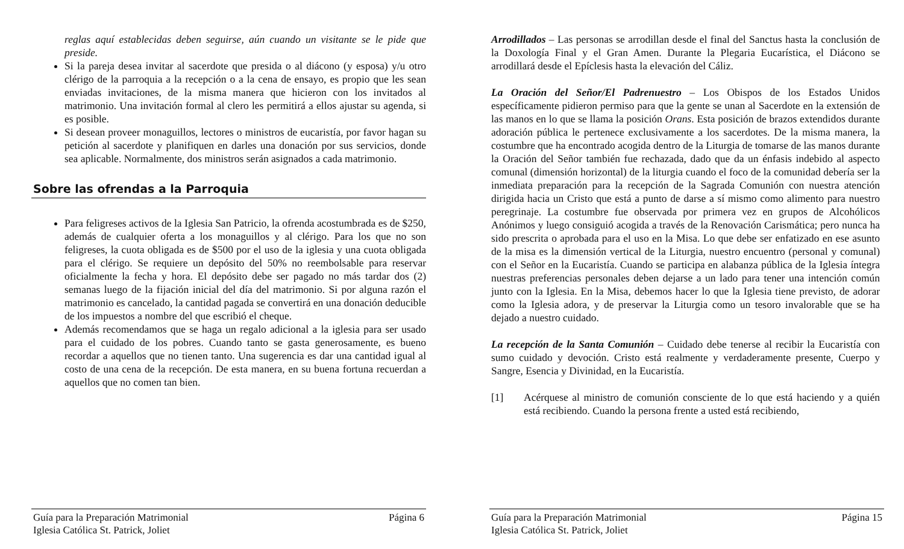reglas aquí establecidas deben seguirse, aún cuando un visitante se le pide que preside.
Si la pareja desea invitar al sacerdote que presida o al diácono (y esposa) y/u otro clérigo de la parroquia a la recepción o a la cena de ensayo, es propio que les sean enviadas invitaciones, de la misma manera que hicieron con los invitados al matrimonio. Una invitación formal al clero les permitirá a ellos ajustar su agenda, si es posible.
Si desean proveer monaguillos, lectores o ministros de eucaristía, por favor hagan su petición al sacerdote y planifiquen en darles una donación por sus servicios, donde sea aplicable. Normalmente, dos ministros serán asignados a cada matrimonio.
Sobre las ofrendas a la Parroquia
Para feligreses activos de la Iglesia San Patricio, la ofrenda acostumbrada es de $250, además de cualquier oferta a los monaguillos y al clérigo. Para los que no son feligreses, la cuota obligada es de $500 por el uso de la iglesia y una cuota obligada para el clérigo. Se requiere un depósito del 50% no reembolsable para reservar oficialmente la fecha y hora. El depósito debe ser pagado no más tardar dos (2) semanas luego de la fijación inicial del día del matrimonio. Si por alguna razón el matrimonio es cancelado, la cantidad pagada se convertirá en una donación deducible de los impuestos a nombre del que escribió el cheque.
Además recomendamos que se haga un regalo adicional a la iglesia para ser usado para el cuidado de los pobres. Cuando tanto se gasta generosamente, es bueno recordar a aquellos que no tienen tanto. Una sugerencia es dar una cantidad igual al costo de una cena de la recepción. De esta manera, en su buena fortuna recuerdan a aquellos que no comen tan bien.
Guía para la Preparación Matrimonial
Iglesia Católica St. Patrick, Joliet
Página 6
Arrodillados – Las personas se arrodillan desde el final del Sanctus hasta la conclusión de la Doxología Final y el Gran Amen. Durante la Plegaria Eucarística, el Diácono se arrodillará desde el Epíclesis hasta la elevación del Cáliz.
La Oración del Señor/El Padrenuestro – Los Obispos de los Estados Unidos específicamente pidieron permiso para que la gente se unan al Sacerdote en la extensión de las manos en lo que se llama la posición Orans. Esta posición de brazos extendidos durante adoración pública le pertenece exclusivamente a los sacerdotes. De la misma manera, la costumbre que ha encontrado acogida dentro de la Liturgia de tomarse de las manos durante la Oración del Señor también fue rechazada, dado que da un énfasis indebido al aspecto comunal (dimensión horizontal) de la liturgia cuando el foco de la comunidad debería ser la inmediata preparación para la recepción de la Sagrada Comunión con nuestra atención dirigida hacia un Cristo que está a punto de darse a sí mismo como alimento para nuestro peregrinaje. La costumbre fue observada por primera vez en grupos de Alcohólicos Anónimos y luego consiguió acogida a través de la Renovación Carismática; pero nunca ha sido prescrita o aprobada para el uso en la Misa. Lo que debe ser enfatizado en ese asunto de la misa es la dimensión vertical de la Liturgia, nuestro encuentro (personal y comunal) con el Señor en la Eucaristía. Cuando se participa en alabanza pública de la Iglesia íntegra nuestras preferencias personales deben dejarse a un lado para tener una intención común junto con la Iglesia. En la Misa, debemos hacer lo que la Iglesia tiene previsto, de adorar como la Iglesia adora, y de preservar la Liturgia como un tesoro invalorable que se ha dejado a nuestro cuidado.
La recepción de la Santa Comunión – Cuidado debe tenerse al recibir la Eucaristía con sumo cuidado y devoción. Cristo está realmente y verdaderamente presente, Cuerpo y Sangre, Esencia y Divinidad, en la Eucaristía.
[1] Acérquese al ministro de comunión consciente de lo que está haciendo y a quién está recibiendo. Cuando la persona frente a usted está recibiendo,
Guía para la Preparación Matrimonial
Iglesia Católica St. Patrick, Joliet
Página 15